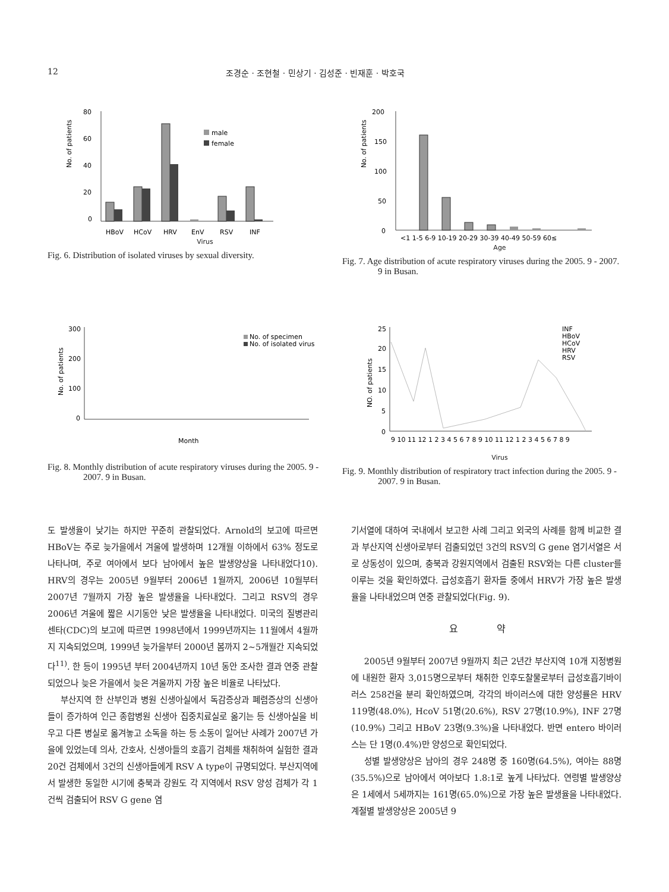12 조경순 · 조현철 · 민상기 · 김성준 · 빈재훈 · 박호국
No. of patients
80
60
40
20
0
male
female
HBoV
HCoV
HRV
EnV
RSV
INF
Virus
Fig. 6. Distribution of isolated viruses by sexual diversity.
No. of patients
200
150
100
50
0
<1 1-5 6-9 10-19 20-29 30-39 40-49 50-59 60≤
Age
Fig. 7. Age distribution of acute respiratory viruses during the 2005. 9 - 2007. 9 in Busan.
No. of patients
300
200
100
0
No. of specimen
No. of isolated virus
Month
Fig. 8. Monthly distribution of acute respiratory viruses during the 2005. 9 - 2007. 9 in Busan.
NO. of patients
25
20
15
10
5
0
INF
HBoV
HCoV
HRV
RSV
9 10 11 12 1 2 3 4 5 6 7 8 9 10 11 12 1 2 3 4 5 6 7 8 9
Virus
Fig. 9. Monthly distribution of respiratory tract infection during the 2005. 9 - 2007. 9 in Busan.
도 발생율이 낮기는 하지만 꾸준히 관찰되었다. Arnold의 보고에 따르면 HBoV는 주로 늦가을에서 겨울에 발생하며 12개월 이하에서 63% 정도로 나타나며, 주로 여아에서 보다 남아에서 높은 발생양상을 나타내었다10). HRV의 경우는 2005년 9월부터 2006년 1월까지, 2006년 10월부터 2007년 7월까지 가장 높은 발생율을 나타내었다. 그리고 RSV의 경우 2006년 겨울에 짧은 시기동안 낮은 발생율을 나타내었다. 미국의 질병관리센타(CDC)의 보고에 따르면 1998년에서 1999년까지는 11월에서 4월까지 지속되었으며, 1999년 늦가을부터 2000년 봄까지 2~5개월간 지속되었다<sup>11)</sup>. 한 등이 1995년 부터 2004년까지 10년 동안 조사한 결과 연중 관찰되었으나 늦은 가을에서 늦은 겨울까지 가장 높은 비율로 나타났다.
부산지역 한 산부인과 병원 신생아실에서 독감증상과 폐렴증상의 신생아들이 증가하여 인근 종합병원 신생아 집중치료실로 옮기는 등 신생아실을 비우고 다른 병실로 옮겨놓고 소독을 하는 등 소동이 일어난 사례가 2007년 가을에 있었는데 의사, 간호사, 신생아들의 호흡기 검체를 채취하여 실험한 결과 20건 검체에서 3건의 신생아들에게 RSV A type이 규명되었다. 부산지역에서 발생한 동일한 시기에 충북과 강원도 각 지역에서 RSV 양성 검체가 각 1건씩 검출되어 RSV G gene 염
기서열에 대하여 국내에서 보고한 사례 그리고 외국의 사례를 함께 비교한 결과 부산지역 신생아로부터 검출되었던 3건의 RSV의 G gene 염기서열은 서로 상동성이 있으며, 충북과 강원지역에서 검출된 RSV와는 다른 cluster를 이루는 것을 확인하였다. 급성호흡기 환자들 중에서 HRV가 가장 높은 발생율을 나타내었으며 연중 관찰되었다(Fig. 9).
요 약
2005년 9월부터 2007년 9월까지 최근 2년간 부산지역 10개 지정병원에 내원한 환자 3,015명으로부터 채취한 인후도찰물로부터 급성호흡기바이러스 258건을 분리 확인하였으며, 각각의 바이러스에 대한 양성률은 HRV 119명(48.0%), HcoV 51명(20.6%), RSV 27명(10.9%), INF 27명(10.9%) 그리고 HBoV 23명(9.3%)을 나타내었다. 반면 entero 바이러스는 단 1명(0.4%)만 양성으로 확인되었다.
성별 발생양상은 남아의 경우 248명 중 160명(64.5%), 여아는 88명(35.5%)으로 남아에서 여아보다 1.8:1로 높게 나타났다. 연령별 발생양상은 1세에서 5세까지는 161명(65.0%)으로 가장 높은 발생율을 나타내었다. 계절별 발생양상은 2005년 9